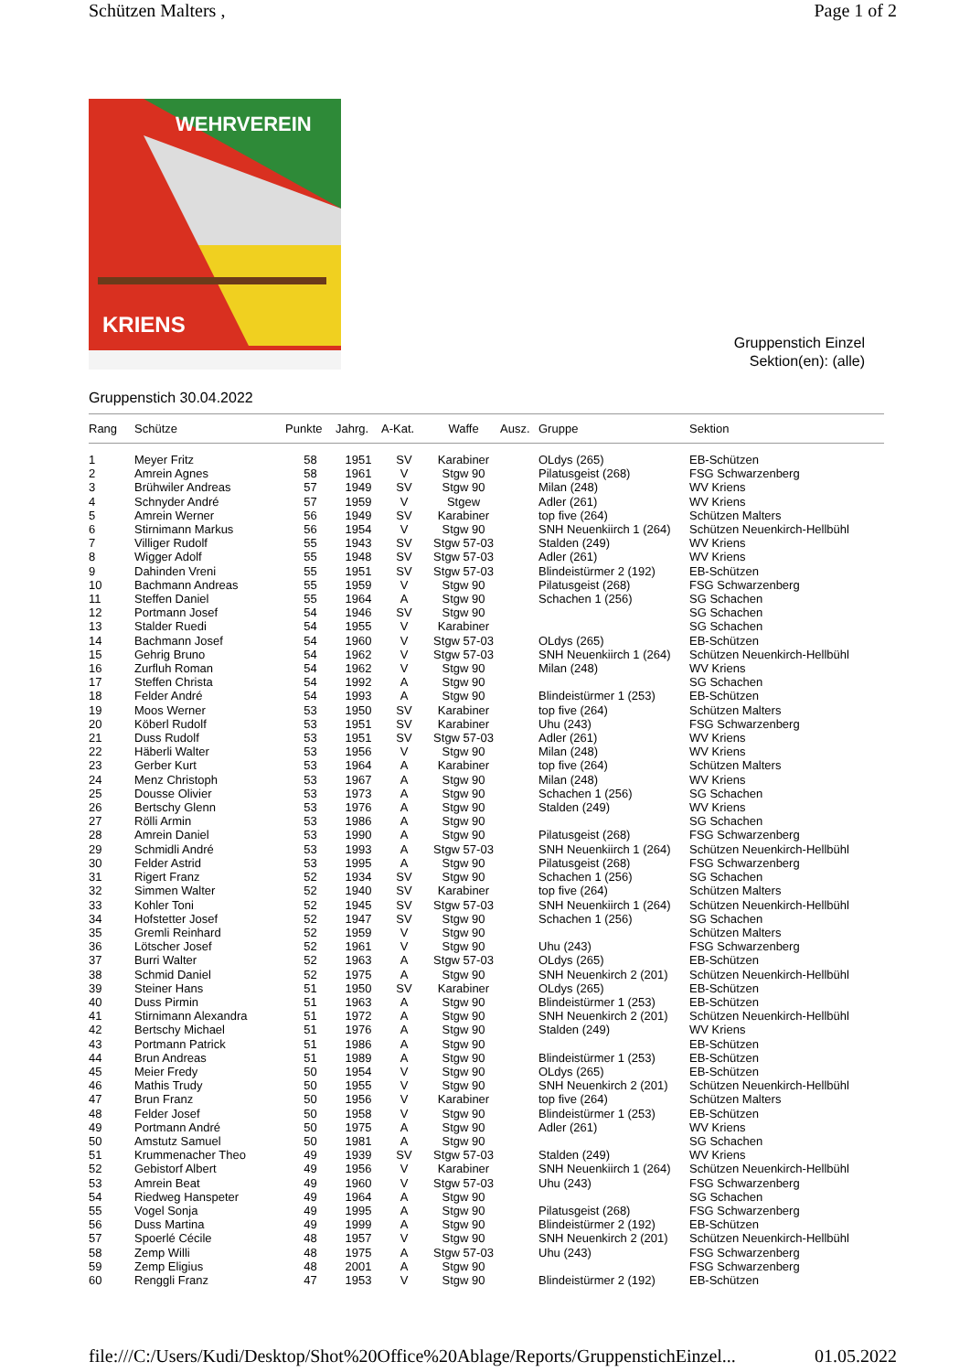Schützen Malters , Page 1 of 2
WEHRVEREIN
KRIENS
Gruppenstich Einzel
Sektion(en): (alle)
Gruppenstich 30.04.2022
| Rang | Schütze | Punkte | Jahrg. | A-Kat. | Waffe | Ausz. | Gruppe | Sektion |
| --- | --- | --- | --- | --- | --- | --- | --- | --- |
| 1 | Meyer Fritz | 58 | 1951 | SV | Karabiner | | OLdys (265) | EB-Schützen |
| 2 | Amrein Agnes | 58 | 1961 | V | Stgw 90 | | Pilatusgeist (268) | FSG Schwarzenberg |
| 3 | Brühwiler Andreas | 57 | 1949 | SV | Stgw 90 | | Milan (248) | WV Kriens |
| 4 | Schnyder André | 57 | 1959 | V | Stgew | | Adler (261) | WV Kriens |
| 5 | Amrein Werner | 56 | 1949 | SV | Karabiner | | top five (264) | Schützen Malters |
| 6 | Stirnimann Markus | 56 | 1954 | V | Stgw 90 | | SNH Neuenkiirch 1 (264) | Schützen Neuenkirch-Hellbühl |
| 7 | Villiger Rudolf | 55 | 1943 | SV | Stgw 57-03 | | Stalden (249) | WV Kriens |
| 8 | Wigger Adolf | 55 | 1948 | SV | Stgw 57-03 | | Adler (261) | WV Kriens |
| 9 | Dahinden Vreni | 55 | 1951 | SV | Stgw 57-03 | | Blindeistürmer 2 (192) | EB-Schützen |
| 10 | Bachmann Andreas | 55 | 1959 | V | Stgw 90 | | Pilatusgeist (268) | FSG Schwarzenberg |
| 11 | Steffen Daniel | 55 | 1964 | A | Stgw 90 | | Schachen 1 (256) | SG Schachen |
| 12 | Portmann Josef | 54 | 1946 | SV | Stgw 90 | | | SG Schachen |
| 13 | Stalder Ruedi | 54 | 1955 | V | Karabiner | | | SG Schachen |
| 14 | Bachmann Josef | 54 | 1960 | V | Stgw 57-03 | | OLdys (265) | EB-Schützen |
| 15 | Gehrig Bruno | 54 | 1962 | V | Stgw 57-03 | | SNH Neuenkiirch 1 (264) | Schützen Neuenkirch-Hellbühl |
| 16 | Zurfluh Roman | 54 | 1962 | V | Stgw 90 | | Milan (248) | WV Kriens |
| 17 | Steffen Christa | 54 | 1992 | A | Stgw 90 | | | SG Schachen |
| 18 | Felder André | 54 | 1993 | A | Stgw 90 | | Blindeistürmer 1 (253) | EB-Schützen |
| 19 | Moos Werner | 53 | 1950 | SV | Karabiner | | top five (264) | Schützen Malters |
| 20 | Köberl Rudolf | 53 | 1951 | SV | Karabiner | | Uhu (243) | FSG Schwarzenberg |
| 21 | Duss Rudolf | 53 | 1951 | SV | Stgw 57-03 | | Adler (261) | WV Kriens |
| 22 | Häberli Walter | 53 | 1956 | V | Stgw 90 | | Milan (248) | WV Kriens |
| 23 | Gerber Kurt | 53 | 1964 | A | Karabiner | | top five (264) | Schützen Malters |
| 24 | Menz Christoph | 53 | 1967 | A | Stgw 90 | | Milan (248) | WV Kriens |
| 25 | Dousse Olivier | 53 | 1973 | A | Stgw 90 | | Schachen 1 (256) | SG Schachen |
| 26 | Bertschy Glenn | 53 | 1976 | A | Stgw 90 | | Stalden (249) | WV Kriens |
| 27 | Rölli Armin | 53 | 1986 | A | Stgw 90 | | | SG Schachen |
| 28 | Amrein Daniel | 53 | 1990 | A | Stgw 90 | | Pilatusgeist (268) | FSG Schwarzenberg |
| 29 | Schmidli André | 53 | 1993 | A | Stgw 57-03 | | SNH Neuenkiirch 1 (264) | Schützen Neuenkirch-Hellbühl |
| 30 | Felder Astrid | 53 | 1995 | A | Stgw 90 | | Pilatusgeist (268) | FSG Schwarzenberg |
| 31 | Rigert Franz | 52 | 1934 | SV | Stgw 90 | | Schachen 1 (256) | SG Schachen |
| 32 | Simmen Walter | 52 | 1940 | SV | Karabiner | | top five (264) | Schützen Malters |
| 33 | Kohler Toni | 52 | 1945 | SV | Stgw 57-03 | | SNH Neuenkiirch 1 (264) | Schützen Neuenkirch-Hellbühl |
| 34 | Hofstetter Josef | 52 | 1947 | SV | Stgw 90 | | Schachen 1 (256) | SG Schachen |
| 35 | Gremli Reinhard | 52 | 1959 | V | Stgw 90 | | | Schützen Malters |
| 36 | Lötscher Josef | 52 | 1961 | V | Stgw 90 | | Uhu (243) | FSG Schwarzenberg |
| 37 | Burri Walter | 52 | 1963 | A | Stgw 57-03 | | OLdys (265) | EB-Schützen |
| 38 | Schmid Daniel | 52 | 1975 | A | Stgw 90 | | SNH Neuenkirch 2 (201) | Schützen Neuenkirch-Hellbühl |
| 39 | Steiner Hans | 51 | 1950 | SV | Karabiner | | OLdys (265) | EB-Schützen |
| 40 | Duss Pirmin | 51 | 1963 | A | Stgw 90 | | Blindeistürmer 1 (253) | EB-Schützen |
| 41 | Stirnimann Alexandra | 51 | 1972 | A | Stgw 90 | | SNH Neuenkirch 2 (201) | Schützen Neuenkirch-Hellbühl |
| 42 | Bertschy Michael | 51 | 1976 | A | Stgw 90 | | Stalden (249) | WV Kriens |
| 43 | Portmann Patrick | 51 | 1986 | A | Stgw 90 | | | EB-Schützen |
| 44 | Brun Andreas | 51 | 1989 | A | Stgw 90 | | Blindeistürmer 1 (253) | EB-Schützen |
| 45 | Meier Fredy | 50 | 1954 | V | Stgw 90 | | OLdys (265) | EB-Schützen |
| 46 | Mathis Trudy | 50 | 1955 | V | Stgw 90 | | SNH Neuenkirch 2 (201) | Schützen Neuenkirch-Hellbühl |
| 47 | Brun Franz | 50 | 1956 | V | Karabiner | | top five (264) | Schützen Malters |
| 48 | Felder Josef | 50 | 1958 | V | Stgw 90 | | Blindeistürmer 1 (253) | EB-Schützen |
| 49 | Portmann André | 50 | 1975 | A | Stgw 90 | | Adler (261) | WV Kriens |
| 50 | Amstutz Samuel | 50 | 1981 | A | Stgw 90 | | | SG Schachen |
| 51 | Krummenacher Theo | 49 | 1939 | SV | Stgw 57-03 | | Stalden (249) | WV Kriens |
| 52 | Gebistorf Albert | 49 | 1956 | V | Karabiner | | SNH Neuenkiirch 1 (264) | Schützen Neuenkirch-Hellbühl |
| 53 | Amrein Beat | 49 | 1960 | V | Stgw 57-03 | | Uhu (243) | FSG Schwarzenberg |
| 54 | Riedweg Hanspeter | 49 | 1964 | A | Stgw 90 | | | SG Schachen |
| 55 | Vogel Sonja | 49 | 1995 | A | Stgw 90 | | Pilatusgeist (268) | FSG Schwarzenberg |
| 56 | Duss Martina | 49 | 1999 | A | Stgw 90 | | Blindeistürmer 2 (192) | EB-Schützen |
| 57 | Spoerlé Cécile | 48 | 1957 | V | Stgw 90 | | SNH Neuenkirch 2 (201) | Schützen Neuenkirch-Hellbühl |
| 58 | Zemp Willi | 48 | 1975 | A | Stgw 57-03 | | Uhu (243) | FSG Schwarzenberg |
| 59 | Zemp Eligius | 48 | 2001 | A | Stgw 90 | | | FSG Schwarzenberg |
| 60 | Renggli Franz | 47 | 1953 | V | Stgw 90 | | Blindeistürmer 2 (192) | EB-Schützen |
file:///C:/Users/Kudi/Desktop/Shot%20Office%20Ablage/Reports/GruppenstichEinzel... 01.05.2022